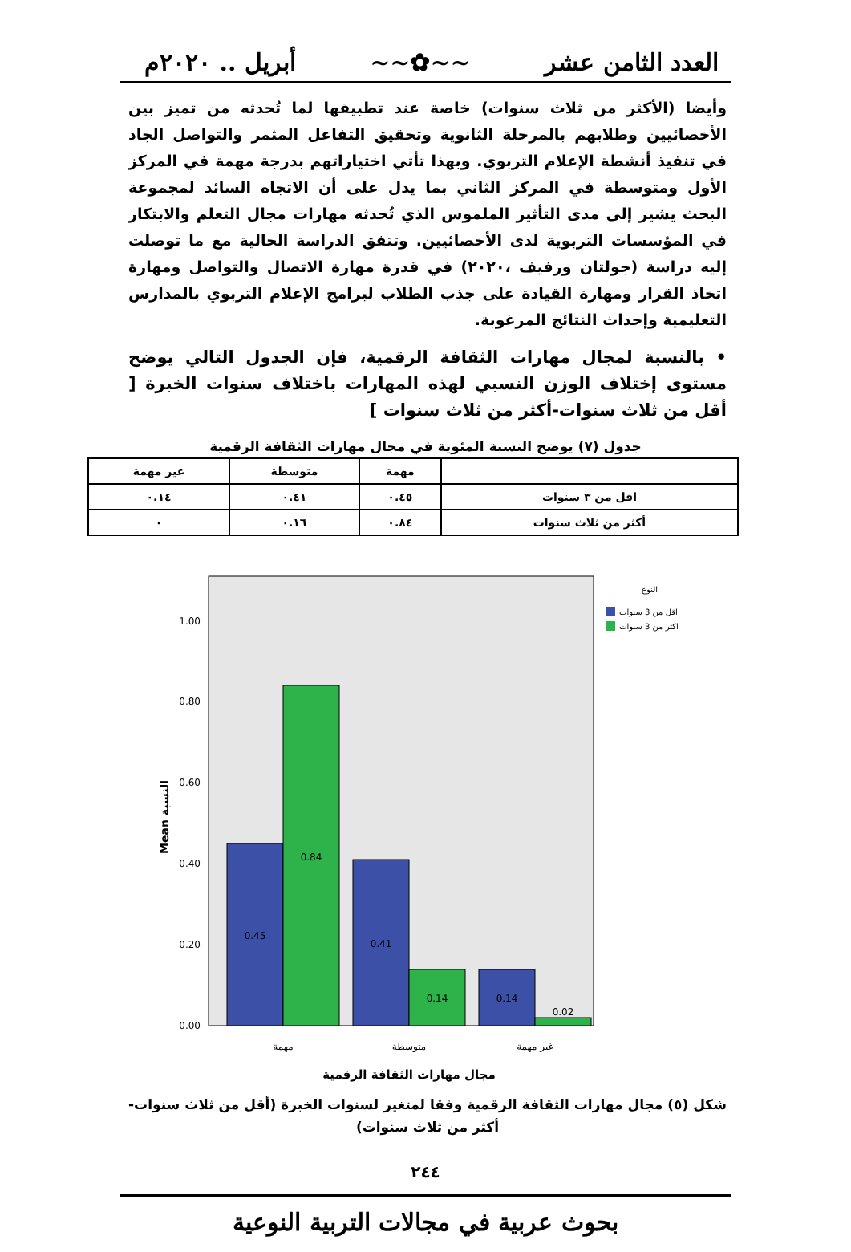العدد الثامن عشر ~~✿~~ أبريل .. ٢٠٢٠م
وأيضا (الأكثر من ثلاث سنوات) خاصة عند تطبيقها لما تُحدثه من تميز بين الأخصائيين وطلابهم بالمرحلة الثانوية وتحقيق التفاعل المثمر والتواصل الجاد في تنفيذ أنشطة الإعلام التربوي. وبهذا تأتي اختياراتهم بدرجة مهمة في المركز الأول ومتوسطة في المركز الثاني بما يدل على أن الاتجاه السائد لمجموعة البحث يشير إلى مدى التأثير الملموس الذي تُحدثه مهارات مجال التعلم والابتكار في المؤسسات التربوية لدى الأخصائيين. وتتفق الدراسة الحالية مع ما توصلت إليه دراسة (جولتان ورفيف ،٢٠٢٠) في قدرة مهارة الاتصال والتواصل ومهارة اتخاذ القرار ومهارة القيادة على جذب الطلاب لبرامج الإعلام التربوي بالمدارس التعليمية وإحداث النتائج المرغوبة.
• بالنسبة لمجال مهارات الثقافة الرقمية، فإن الجدول التالي يوضح مستوى إختلاف الوزن النسبي لهذه المهارات باختلاف سنوات الخبرة [ أقل من ثلاث سنوات-أكثر من ثلاث سنوات ]
جدول (٧) يوضح النسبة المئوية في مجال مهارات الثقافة الرقمية
| | مهمة | متوسطة | غير مهمة |
| --- | --- | --- | --- |
| اقل من ٣ سنوات | ٠.٤٥ | ٠.٤١ | ٠.١٤ |
| أكثر من ثلاث سنوات | ٠.٨٤ | ٠.١٦ | ٠ |
1.00
0.80
0.60
0.40
0.20
0.00
0.45
0.84
0.41
0.14
0.14
0.02
مهمة
متوسطة
غير مهمة
مجال مهارات الثقافة الرقمية
Mean النسبة
النوع
اقل من 3 سنوات
اكثر من 3 سنوات
شكل (٥) مجال مهارات الثقافة الرقمية وفقا لمتغير لسنوات الخبرة (أقل من ثلاث سنوات-أكثر من ثلاث سنوات)
٢٤٤
بحوث عربية في مجالات التربية النوعية